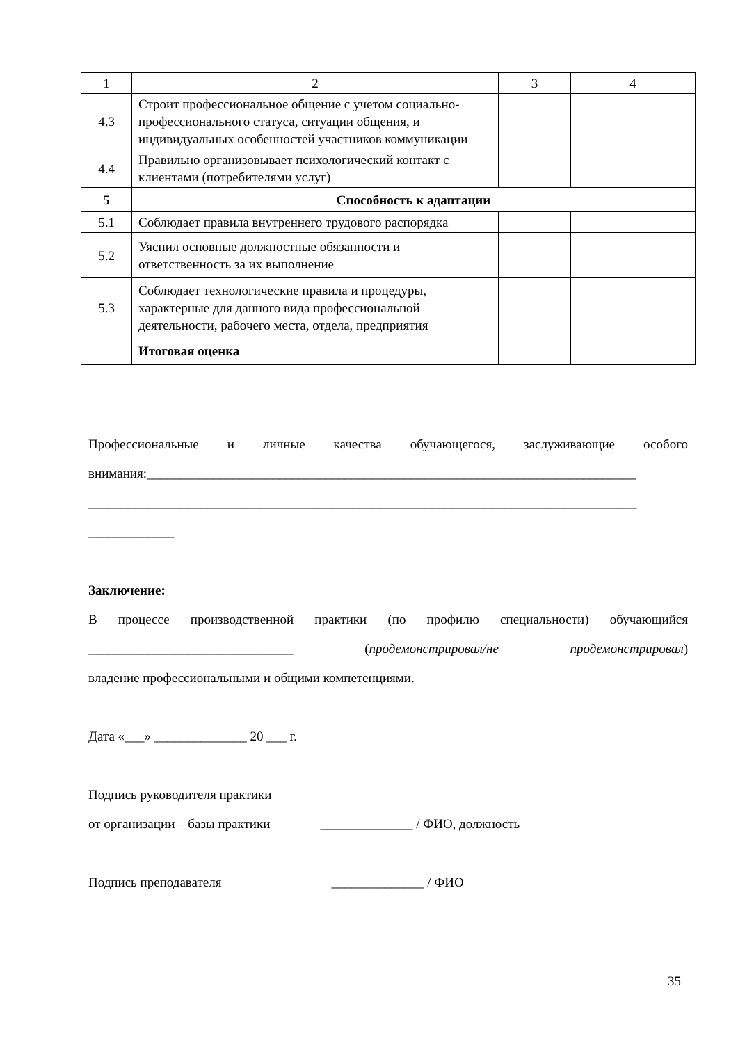| 1 | 2 | 3 | 4 |
| 4.3 | Строит профессиональное общение с учетом социально-профессионального статуса, ситуации общения, и индивидуальных особенностей участников коммуникации | | |
| 4.4 | Правильно организовывает психологический контакт с клиентами (потребителями услуг) | | |
| 5 | Способность к адаптации | | |
| 5.1 | Соблюдает правила внутреннего трудового распорядка | | |
| 5.2 | Уяснил основные должностные обязанности и ответственность за их выполнение | | |
| 5.3 | Соблюдает технологические правила и процедуры, характерные для данного вида профессиональной деятельности, рабочего места, отдела, предприятия | | |
| | Итоговая оценка | | |
Профессиональные и личные качества обучающегося, заслуживающие особого
внимания:__________________________________________________________________________
___________________________________________________________________________________
_____________
Заключение:
В процессе производственной практики (по профилю специальности) обучающийся
_______________________________ (продемонстрировал/не продемонстрировал)
владение профессиональными и общими компетенциями.
Дата «___» ______________ 20 ___ г.
Подпись руководителя практики
от организации – базы практики ______________ / ФИО, должность
Подпись преподавателя ______________ / ФИО
35